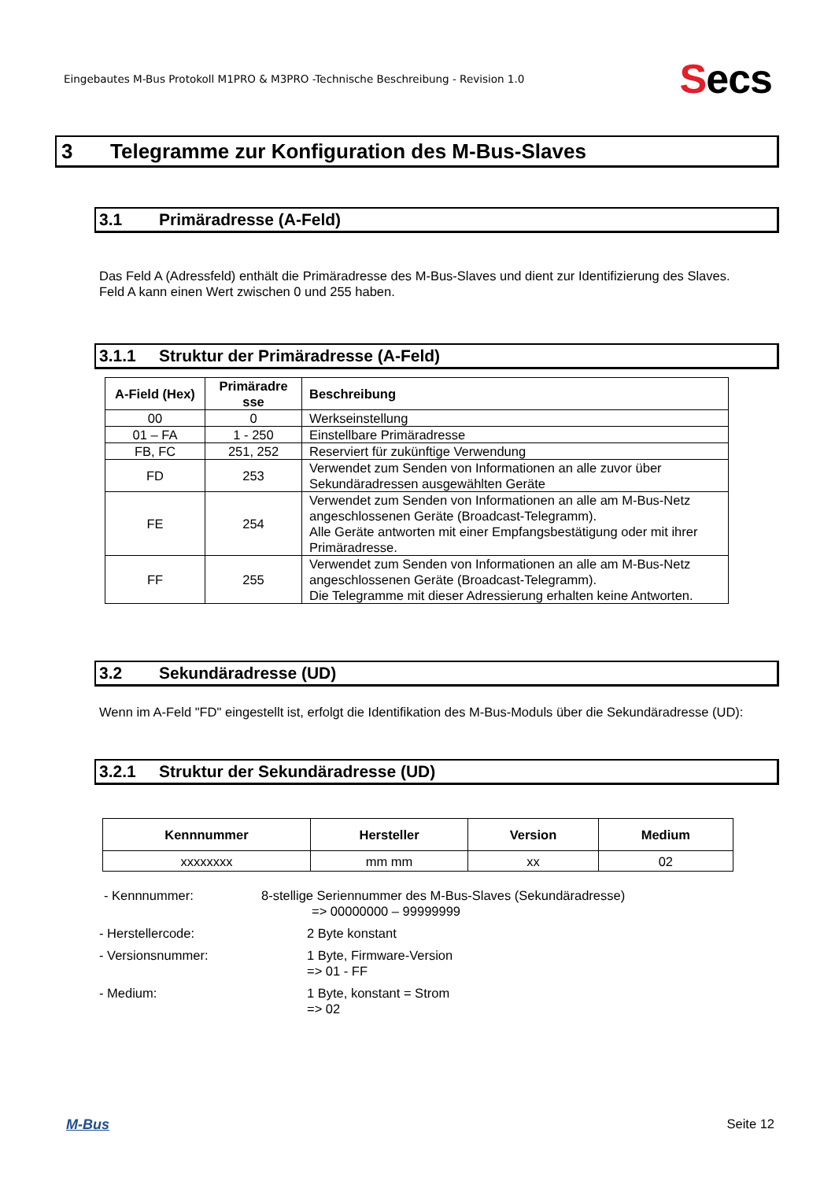Eingebautes M-Bus Protokoll M1PRO & M3PRO -Technische Beschreibung - Revision 1.0
Secs
3 Telegramme zur Konfiguration des M-Bus-Slaves
3.1 Primäradresse (A-Feld)
Das Feld A (Adressfeld) enthält die Primäradresse des M-Bus-Slaves und dient zur Identifizierung des Slaves.
Feld A kann einen Wert zwischen 0 und 255 haben.
3.1.1 Struktur der Primäradresse (A-Feld)
| A-Field (Hex) | Primäradre sse | Beschreibung |
| --- | --- | --- |
| 00 | 0 | Werkseinstellung |
| 01 – FA | 1 - 250 | Einstellbare Primäradresse |
| FB, FC | 251, 252 | Reserviert für zukünftige Verwendung |
| FD | 253 | Verwendet zum Senden von Informationen an alle zuvor über Sekundäradressen ausgewählten Geräte |
| FE | 254 | Verwendet zum Senden von Informationen an alle am M-Bus-Netz angeschlossenen Geräte (Broadcast-Telegramm). Alle Geräte antworten mit einer Empfangsbestätigung oder mit ihrer Primäradresse. |
| FF | 255 | Verwendet zum Senden von Informationen an alle am M-Bus-Netz angeschlossenen Geräte (Broadcast-Telegramm). Die Telegramme mit dieser Adressierung erhalten keine Antworten. |
3.2 Sekundäradresse (UD)
Wenn im A-Feld "FD" eingestellt ist, erfolgt die Identifikation des M-Bus-Moduls über die Sekundäradresse (UD):
3.2.1 Struktur der Sekundäradresse (UD)
| Kennnummer | Hersteller | Version | Medium |
| --- | --- | --- | --- |
| xxxxxxxx | mm mm | xx | 02 |
- Kennnummer: 8-stellige Seriennummer des M-Bus-Slaves (Sekundäradresse)
=> 00000000 – 99999999
- Herstellercode: 2 Byte konstant
- Versionsnummer: 1 Byte, Firmware-Version
=> 01 - FF
- Medium: 1 Byte, konstant = Strom
=> 02
M-Bus Seite 12